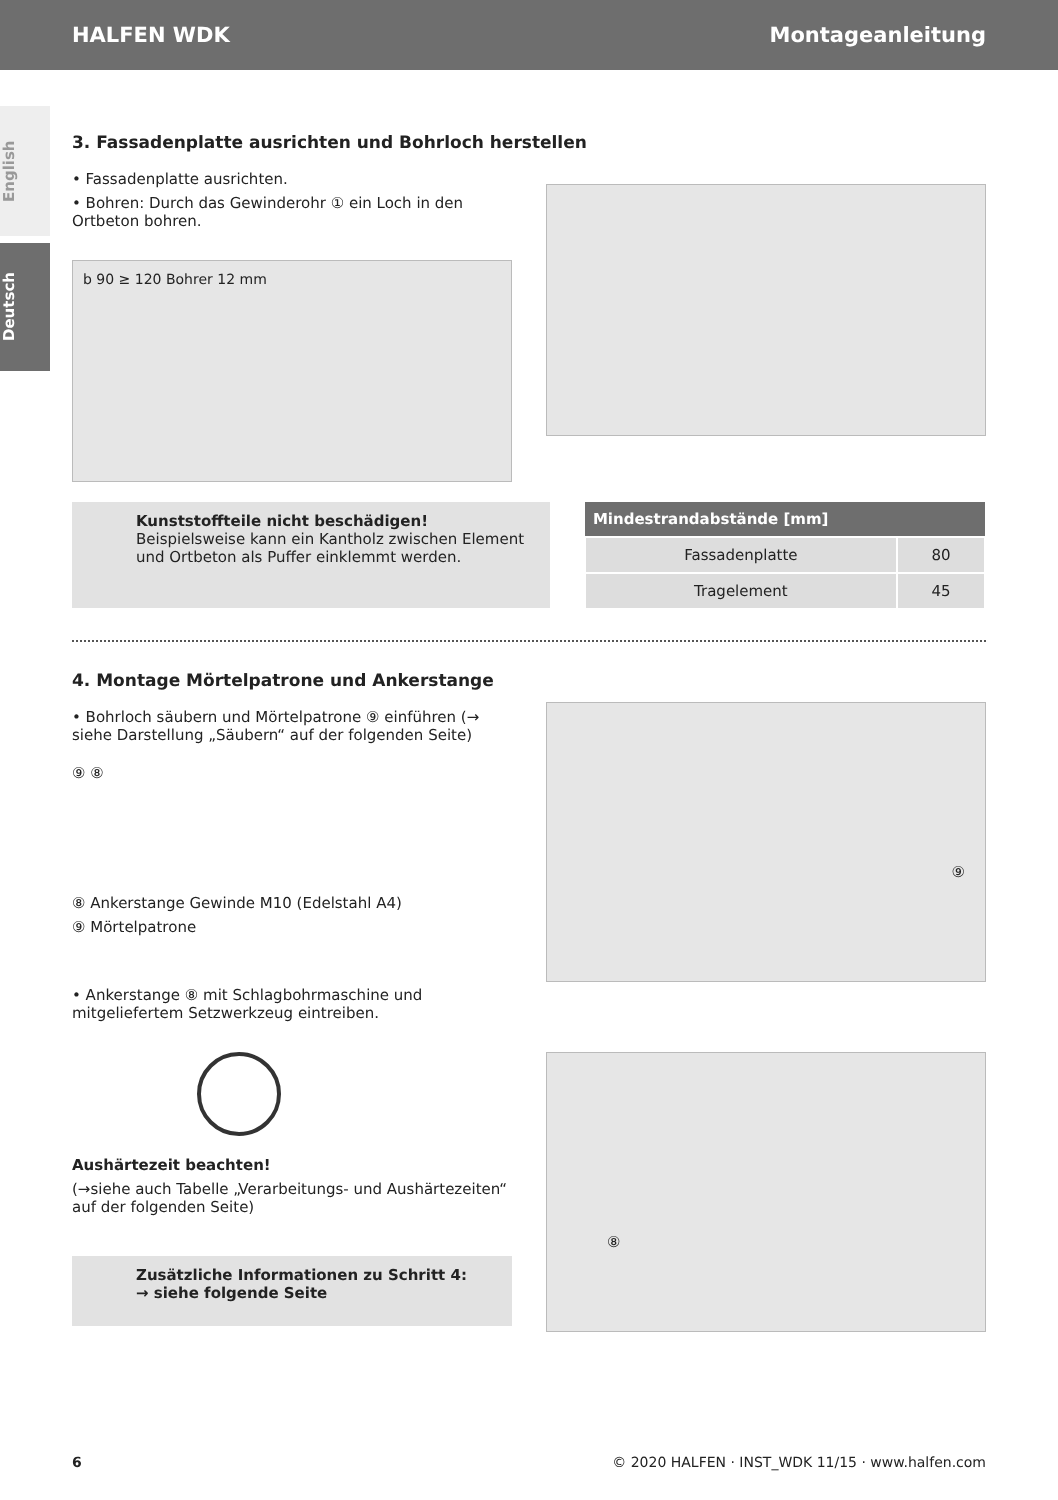HALFEN WDK Montageanleitung
English
Deutsch
3. Fassadenplatte ausrichten und Bohrloch herstellen
• Fassadenplatte ausrichten.
• Bohren: Durch das Gewinderohr ① ein Loch in den Ortbeton bohren.
b 90 ≥ 120 Bohrer 12 mm
Kunststoffteile nicht beschädigen!
Beispielsweise kann ein Kantholz zwischen Element und Ortbeton als Puffer einklemmt werden.
| Mindestrandabstände [mm] | |
| --- | --- |
| Fassadenplatte | 80 |
| Tragelement | 45 |
4. Montage Mörtelpatrone und Ankerstange
• Bohrloch säubern und Mörtelpatrone ⑨ einführen (→ siehe Darstellung „Säubern“ auf der folgenden Seite)
⑨ ⑧
⑧ Ankerstange Gewinde M10 (Edelstahl A4)
⑨ Mörtelpatrone
• Ankerstange ⑧ mit Schlagbohrmaschine und mitgeliefertem Setzwerkzeug eintreiben.
Aushärtezeit beachten!
(→siehe auch Tabelle „Verarbeitungs- und Aushärtezeiten“ auf der folgenden Seite)
Zusätzliche Informationen zu Schritt 4:
→ siehe folgende Seite
⑨
⑧
6 © 2020 HALFEN · INST_WDK 11/15 · www.halfen.com